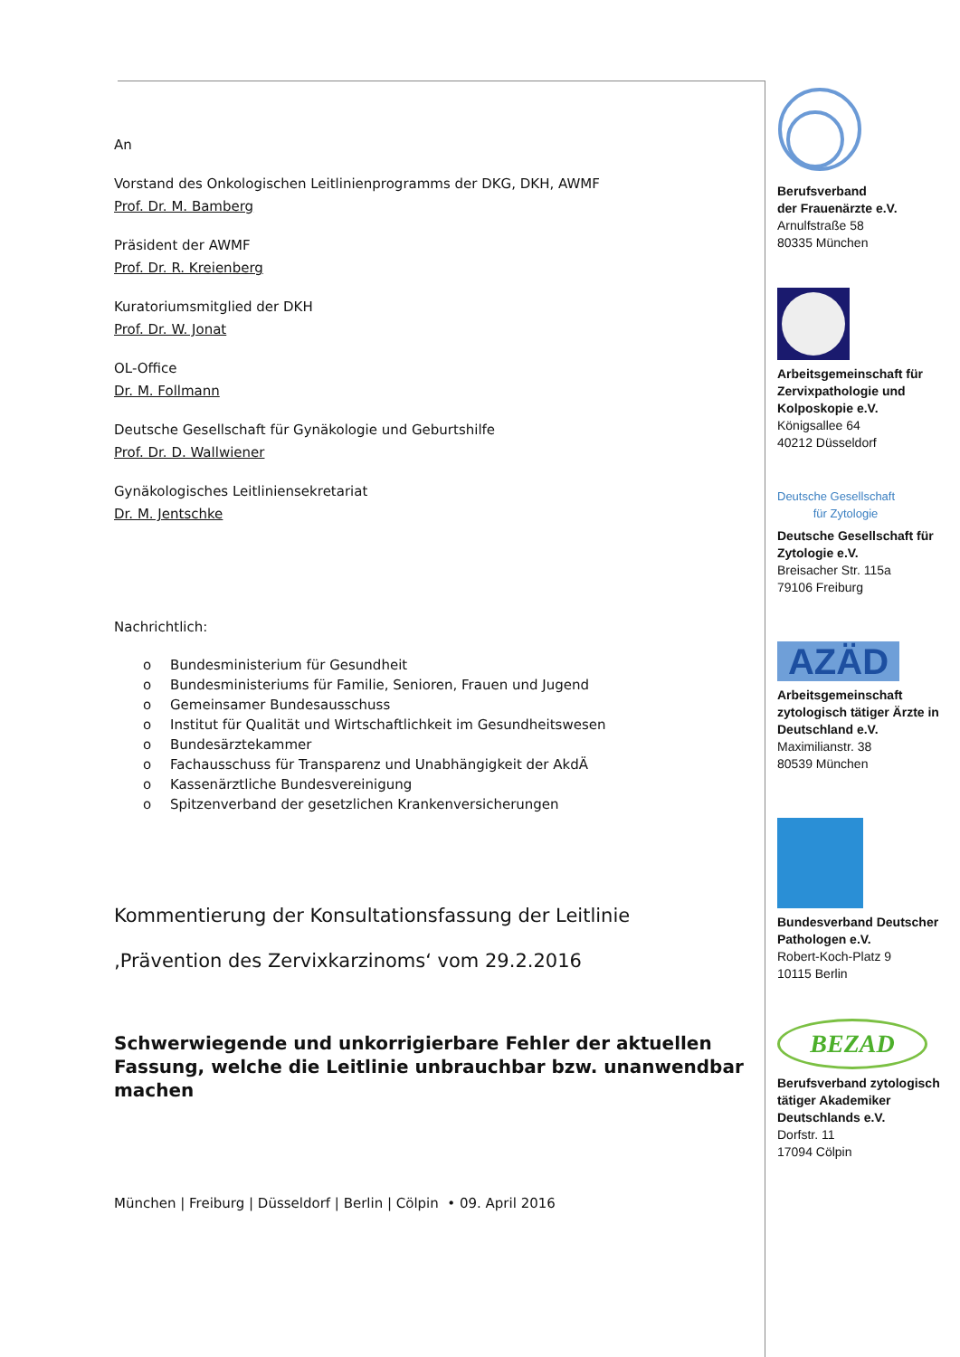An
Vorstand des Onkologischen Leitlinienprogramms der DKG, DKH, AWMF
Prof. Dr. M. Bamberg
Präsident der AWMF
Prof. Dr. R. Kreienberg
Kuratoriumsmitglied der DKH
Prof. Dr. W. Jonat
OL-Office
Dr. M. Follmann
Deutsche Gesellschaft für Gynäkologie und Geburtshilfe
Prof. Dr. D. Wallwiener
Gynäkologisches Leitliniensekretariat
Dr. M. Jentschke
Nachrichtlich:
o Bundesministerium für Gesundheit
o Bundesministeriums für Familie, Senioren, Frauen und Jugend
o Gemeinsamer Bundesausschuss
o Institut für Qualität und Wirtschaftlichkeit im Gesundheitswesen
o Bundesärztekammer
o Fachausschuss für Transparenz und Unabhängigkeit der AkdÄ
o Kassenärztliche Bundesvereinigung
o Spitzenverband der gesetzlichen Krankenversicherungen
Kommentierung der Konsultationsfassung der Leitlinie
‚Prävention des Zervixkarzinoms‘ vom 29.2.2016
Schwerwiegende und unkorrigierbare Fehler der aktuellen Fassung, welche die Leitlinie unbrauchbar bzw. unanwendbar machen
München | Freiburg | Düsseldorf | Berlin | Cölpin • 09. April 2016
Berufsverband
der Frauenärzte e.V.
Arnulfstraße 58
80335 München
Arbeitsgemeinschaft für Zervixpathologie und Kolposkopie e.V.
Königsallee 64
40212 Düsseldorf
Deutsche Gesellschaft
für Zytologie
Deutsche Gesellschaft für Zytologie e.V.
Breisacher Str. 115a
79106 Freiburg
AZÄD
Arbeitsgemeinschaft zytologisch tätiger Ärzte in Deutschland e.V.
Maximilianstr. 38
80539 München
Bundesverband Deutscher Pathologen e.V.
Robert-Koch-Platz 9
10115 Berlin
BEZAD
Berufsverband zytologisch tätiger Akademiker Deutschlands e.V.
Dorfstr. 11
17094 Cölpin